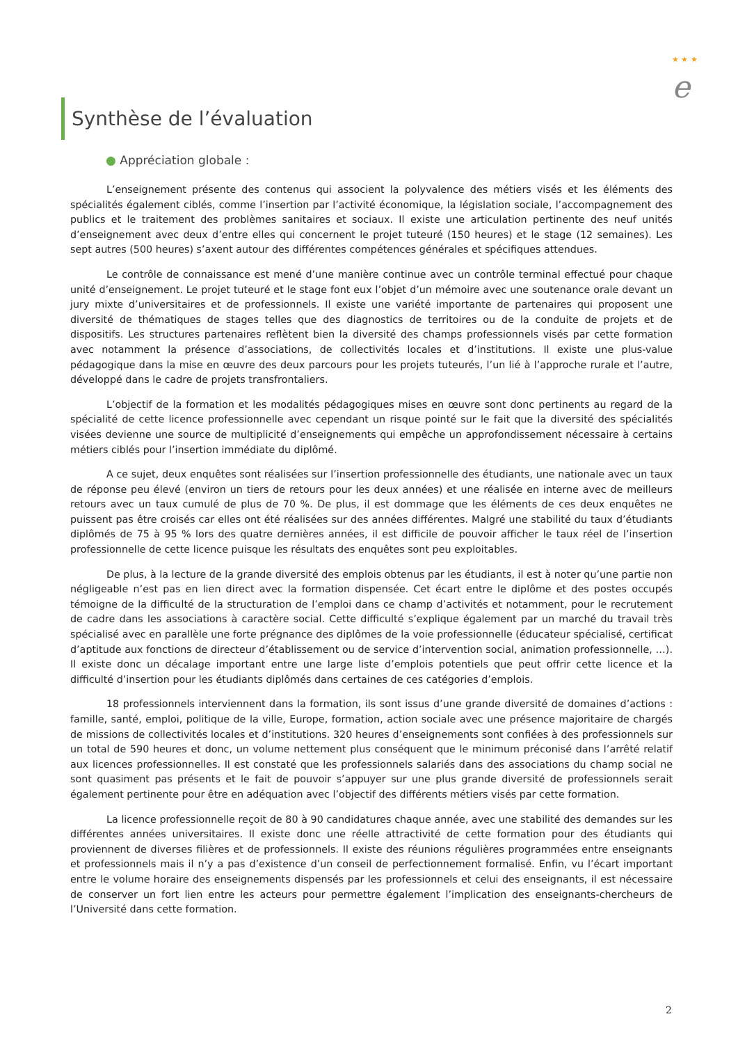★ ★ ★
e
Synthèse de l’évaluation
● Appréciation globale :
L’enseignement présente des contenus qui associent la polyvalence des métiers visés et les éléments des spécialités également ciblés, comme l’insertion par l’activité économique, la législation sociale, l’accompagnement des publics et le traitement des problèmes sanitaires et sociaux. Il existe une articulation pertinente des neuf unités d’enseignement avec deux d’entre elles qui concernent le projet tuteuré (150 heures) et le stage (12 semaines). Les sept autres (500 heures) s’axent autour des différentes compétences générales et spécifiques attendues.
Le contrôle de connaissance est mené d’une manière continue avec un contrôle terminal effectué pour chaque unité d’enseignement. Le projet tuteuré et le stage font eux l’objet d’un mémoire avec une soutenance orale devant un jury mixte d’universitaires et de professionnels. Il existe une variété importante de partenaires qui proposent une diversité de thématiques de stages telles que des diagnostics de territoires ou de la conduite de projets et de dispositifs. Les structures partenaires reflètent bien la diversité des champs professionnels visés par cette formation avec notamment la présence d’associations, de collectivités locales et d’institutions. Il existe une plus-value pédagogique dans la mise en œuvre des deux parcours pour les projets tuteurés, l’un lié à l’approche rurale et l’autre, développé dans le cadre de projets transfrontaliers.
L’objectif de la formation et les modalités pédagogiques mises en œuvre sont donc pertinents au regard de la spécialité de cette licence professionnelle avec cependant un risque pointé sur le fait que la diversité des spécialités visées devienne une source de multiplicité d’enseignements qui empêche un approfondissement nécessaire à certains métiers ciblés pour l’insertion immédiate du diplômé.
A ce sujet, deux enquêtes sont réalisées sur l’insertion professionnelle des étudiants, une nationale avec un taux de réponse peu élevé (environ un tiers de retours pour les deux années) et une réalisée en interne avec de meilleurs retours avec un taux cumulé de plus de 70 %. De plus, il est dommage que les éléments de ces deux enquêtes ne puissent pas être croisés car elles ont été réalisées sur des années différentes. Malgré une stabilité du taux d’étudiants diplômés de 75 à 95 % lors des quatre dernières années, il est difficile de pouvoir afficher le taux réel de l’insertion professionnelle de cette licence puisque les résultats des enquêtes sont peu exploitables.
De plus, à la lecture de la grande diversité des emplois obtenus par les étudiants, il est à noter qu’une partie non négligeable n’est pas en lien direct avec la formation dispensée. Cet écart entre le diplôme et des postes occupés témoigne de la difficulté de la structuration de l’emploi dans ce champ d’activités et notamment, pour le recrutement de cadre dans les associations à caractère social. Cette difficulté s’explique également par un marché du travail très spécialisé avec en parallèle une forte prégnance des diplômes de la voie professionnelle (éducateur spécialisé, certificat d’aptitude aux fonctions de directeur d’établissement ou de service d’intervention social, animation professionnelle, …). Il existe donc un décalage important entre une large liste d’emplois potentiels que peut offrir cette licence et la difficulté d’insertion pour les étudiants diplômés dans certaines de ces catégories d’emplois.
18 professionnels interviennent dans la formation, ils sont issus d’une grande diversité de domaines d’actions : famille, santé, emploi, politique de la ville, Europe, formation, action sociale avec une présence majoritaire de chargés de missions de collectivités locales et d’institutions. 320 heures d’enseignements sont confiées à des professionnels sur un total de 590 heures et donc, un volume nettement plus conséquent que le minimum préconisé dans l’arrêté relatif aux licences professionnelles. Il est constaté que les professionnels salariés dans des associations du champ social ne sont quasiment pas présents et le fait de pouvoir s’appuyer sur une plus grande diversité de professionnels serait également pertinente pour être en adéquation avec l’objectif des différents métiers visés par cette formation.
La licence professionnelle reçoit de 80 à 90 candidatures chaque année, avec une stabilité des demandes sur les différentes années universitaires. Il existe donc une réelle attractivité de cette formation pour des étudiants qui proviennent de diverses filières et de professionnels. Il existe des réunions régulières programmées entre enseignants et professionnels mais il n’y a pas d’existence d’un conseil de perfectionnement formalisé. Enfin, vu l’écart important entre le volume horaire des enseignements dispensés par les professionnels et celui des enseignants, il est nécessaire de conserver un fort lien entre les acteurs pour permettre également l’implication des enseignants-chercheurs de l’Université dans cette formation.
2